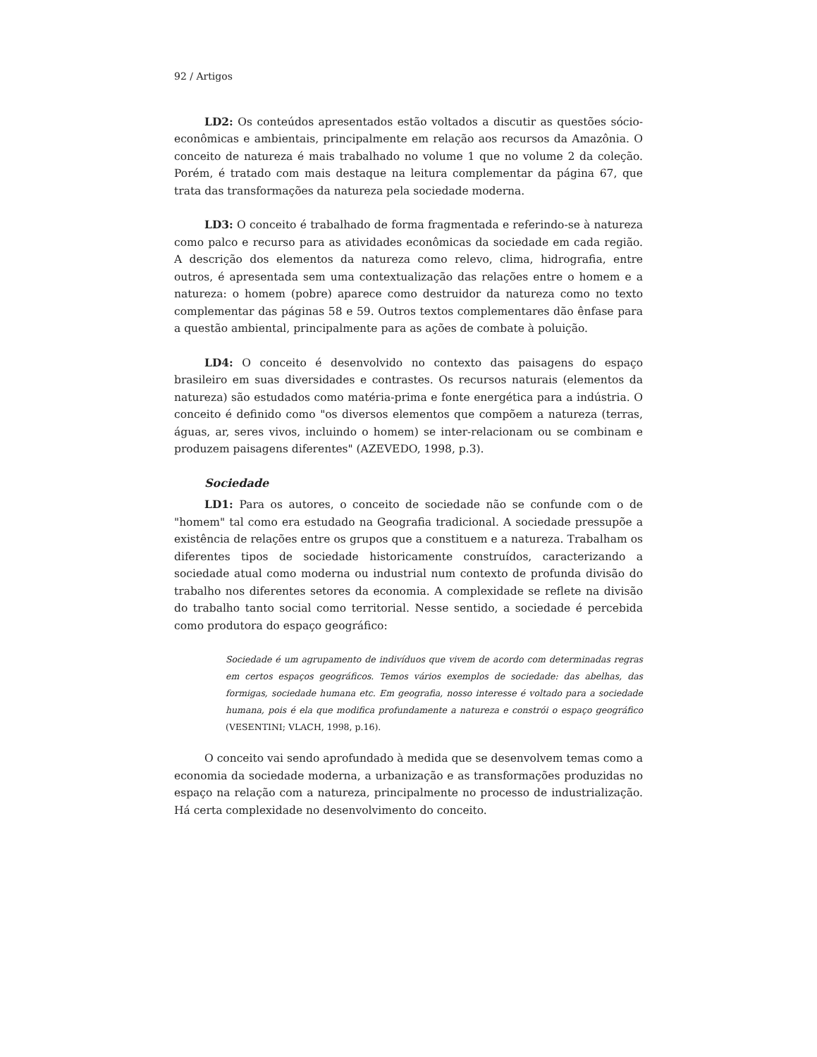92 / Artigos
LD2: Os conteúdos apresentados estão voltados a discutir as questões sócio-econômicas e ambientais, principalmente em relação aos recursos da Amazônia. O conceito de natureza é mais trabalhado no volume 1 que no volume 2 da coleção. Porém, é tratado com mais destaque na leitura complementar da página 67, que trata das transformações da natureza pela sociedade moderna.
LD3: O conceito é trabalhado de forma fragmentada e referindo-se à natureza como palco e recurso para as atividades econômicas da sociedade em cada região. A descrição dos elementos da natureza como relevo, clima, hidrografia, entre outros, é apresentada sem uma contextualização das relações entre o homem e a natureza: o homem (pobre) aparece como destruidor da natureza como no texto complementar das páginas 58 e 59. Outros textos complementares dão ênfase para a questão ambiental, principalmente para as ações de combate à poluição.
LD4: O conceito é desenvolvido no contexto das paisagens do espaço brasileiro em suas diversidades e contrastes. Os recursos naturais (elementos da natureza) são estudados como matéria-prima e fonte energética para a indústria. O conceito é definido como "os diversos elementos que compõem a natureza (terras, águas, ar, seres vivos, incluindo o homem) se inter-relacionam ou se combinam e produzem paisagens diferentes" (AZEVEDO, 1998, p.3).
Sociedade
LD1: Para os autores, o conceito de sociedade não se confunde com o de "homem" tal como era estudado na Geografia tradicional. A sociedade pressupõe a existência de relações entre os grupos que a constituem e a natureza. Trabalham os diferentes tipos de sociedade historicamente construídos, caracterizando a sociedade atual como moderna ou industrial num contexto de profunda divisão do trabalho nos diferentes setores da economia. A complexidade se reflete na divisão do trabalho tanto social como territorial. Nesse sentido, a sociedade é percebida como produtora do espaço geográfico:
Sociedade é um agrupamento de indivíduos que vivem de acordo com determinadas regras em certos espaços geográficos. Temos vários exemplos de sociedade: das abelhas, das formigas, sociedade humana etc. Em geografia, nosso interesse é voltado para a sociedade humana, pois é ela que modifica profundamente a natureza e constrói o espaço geográfico (VESENTINI; VLACH, 1998, p.16).
O conceito vai sendo aprofundado à medida que se desenvolvem temas como a economia da sociedade moderna, a urbanização e as transformações produzidas no espaço na relação com a natureza, principalmente no processo de industrialização. Há certa complexidade no desenvolvimento do conceito.